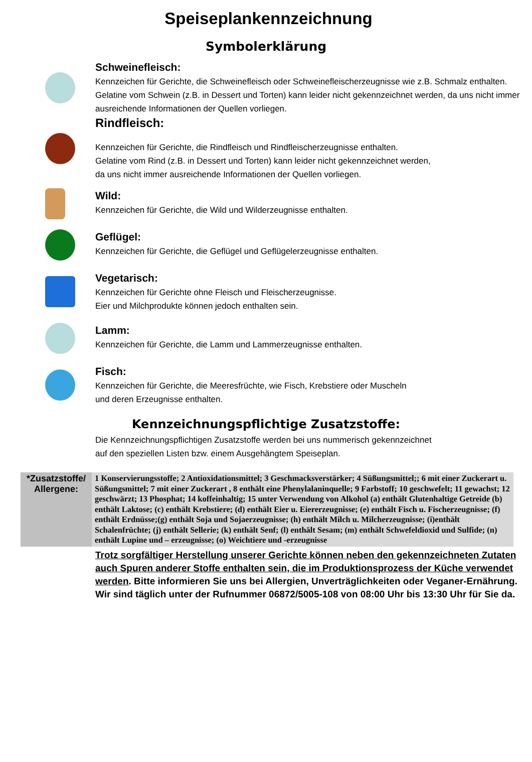Speiseplankennzeichnung
Symbolerklärung
Schweinefleisch:
Kennzeichen für Gerichte, die Schweinefleisch oder Schweinefleischerzeugnisse wie z.B. Schmalz enthalten. Gelatine vom Schwein (z.B. in Dessert und Torten) kann leider nicht gekennzeichnet werden, da uns nicht immer ausreichende Informationen der Quellen vorliegen.
Rindfleisch:
Kennzeichen für Gerichte, die Rindfleisch und Rindfleischerzeugnisse enthalten.
Gelatine vom Rind (z.B. in Dessert und Torten) kann leider nicht gekennzeichnet werden,
da uns nicht immer ausreichende Informationen der Quellen vorliegen.
Wild:
Kennzeichen für Gerichte, die Wild und Wilderzeugnisse enthalten.
Geflügel:
Kennzeichen für Gerichte, die Geflügel und Geflügelerzeugnisse enthalten.
Vegetarisch:
Kennzeichen für Gerichte ohne Fleisch und Fleischerzeugnisse.
Eier und Milchprodukte können jedoch enthalten sein.
Lamm:
Kennzeichen für Gerichte, die Lamm und Lammerzeugnisse enthalten.
Fisch:
Kennzeichen für Gerichte, die Meeresfrüchte, wie Fisch, Krebstiere oder Muscheln
und deren Erzeugnisse enthalten.
Kennzeichnungspflichtige Zusatzstoffe:
Die Kennzeichnungspflichtigen Zusatzstoffe werden bei uns nummerisch gekennzeichnet
auf den speziellen Listen bzw. einem Ausgehängtem Speiseplan.
| *Zusatzstoffe/ Allergene: | 1 Konservierungsstoffe; 2 Antioxidationsmittel; 3 Geschmacksverstärker; 4 Süßungsmittel;; 6 mit einer Zuckerart u. Süßungsmittel; 7 mit einer Zuckerart , 8 enthält eine Phenylalaninquelle; 9 Farbstoff; 10 geschwefelt; 11 gewachst; 12 geschwärzt; 13 Phosphat; 14 koffeinhaltig; 15 unter Verwendung von Alkohol (a) enthält Glutenhaltige Getreide (b) enthält Laktose; (c) enthält Krebstiere; (d) enthält Eier u. Eiererzeugnisse; (e) enthält Fisch u. Fischerzeugnisse; (f) enthält Erdnüsse;(g) enthält Soja und Sojaerzeugnisse; (h) enthält Milch u. Milcherzeugnisse; (i)enthält Schalenfrüchte; (j) enthält Sellerie; (k) enthält Senf; (l) enthält Sesam; (m) enthält Schwefeldioxid und Sulfide; (n) enthält Lupine und – erzeugnisse; (o) Weichtiere und -erzeugnisse |
Trotz sorgfältiger Herstellung unserer Gerichte können neben den gekennzeichneten Zutaten auch Spuren anderer Stoffe enthalten sein, die im Produktionsprozess der Küche verwendet werden. Bitte informieren Sie uns bei Allergien, Unverträglichkeiten oder Veganer-Ernährung. Wir sind täglich unter der Rufnummer 06872/5005-108 von 08:00 Uhr bis 13:30 Uhr für Sie da.